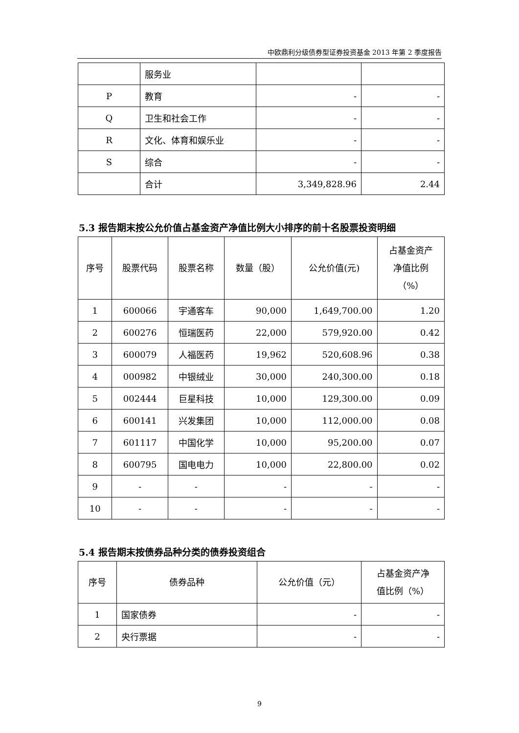中欧鼎利分级债券型证券投资基金 2013 年第 2 季度报告
| | 服务业 | | |
| P | 教育 | - | - |
| Q | 卫生和社会工作 | - | - |
| R | 文化、体育和娱乐业 | - | - |
| S | 综合 | - | - |
| | 合计 | 3,349,828.96 | 2.44 |
5.3 报告期末按公允价值占基金资产净值比例大小排序的前十名股票投资明细
| 序号 | 股票代码 | 股票名称 | 数量（股） | 公允价值(元) | 占基金资产 净值比例 （%） |
| --- | --- | --- | --- | --- | --- |
| 1 | 600066 | 宇通客车 | 90,000 | 1,649,700.00 | 1.20 |
| 2 | 600276 | 恒瑞医药 | 22,000 | 579,920.00 | 0.42 |
| 3 | 600079 | 人福医药 | 19,962 | 520,608.96 | 0.38 |
| 4 | 000982 | 中银绒业 | 30,000 | 240,300.00 | 0.18 |
| 5 | 002444 | 巨星科技 | 10,000 | 129,300.00 | 0.09 |
| 6 | 600141 | 兴发集团 | 10,000 | 112,000.00 | 0.08 |
| 7 | 601117 | 中国化学 | 10,000 | 95,200.00 | 0.07 |
| 8 | 600795 | 国电电力 | 10,000 | 22,800.00 | 0.02 |
| 9 | - | - | - | - | - |
| 10 | - | - | - | - | - |
5.4 报告期末按债券品种分类的债券投资组合
| 序号 | 债券品种 | 公允价值（元） | 占基金资产净 值比例（%） |
| --- | --- | --- | --- |
| 1 | 国家债券 | - | - |
| 2 | 央行票据 | - | - |
9